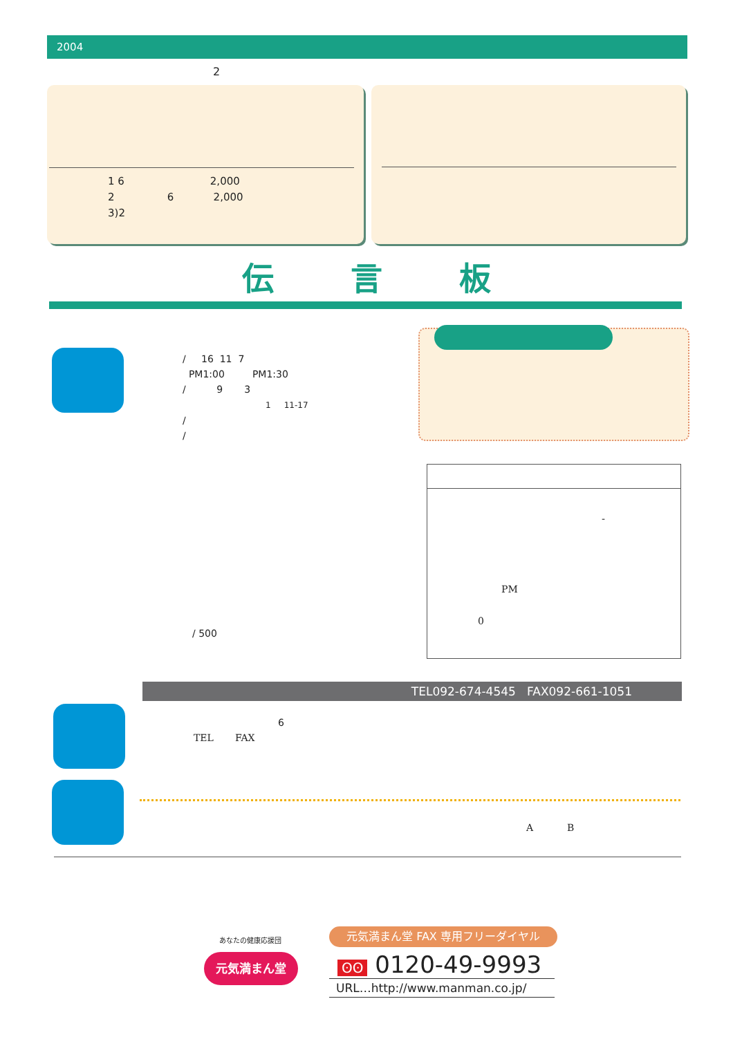2004
2
1 6 2,000
2 6 2,000
3)2
伝 言 板
/ 16 11 7
PM1:00 PM1:30
/ 9 3
1 11-17
/
/
/ 500
-
PM
0
TEL092-674-4545 FAX092-661-1051
6
TEL FAX
A B
あなたの健康応援団
元気満まん堂
元気満まん堂 FAX 専用フリーダイヤル
ʘʘ 0120-49-9993
URL…http://www.manman.co.jp/